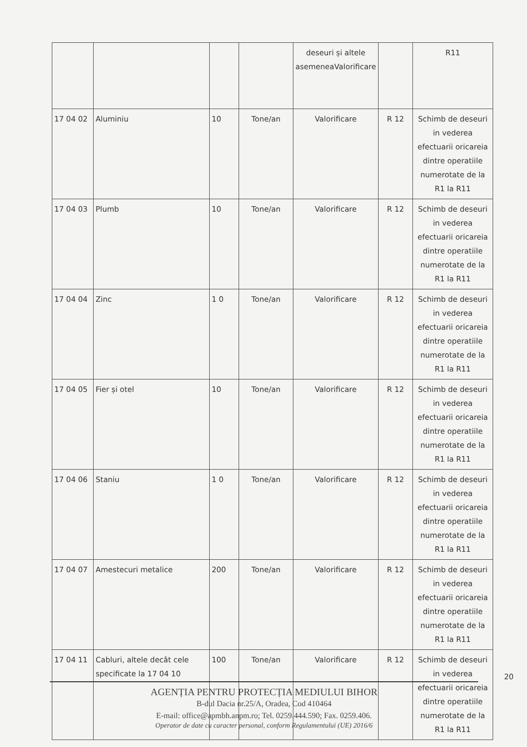| | | | | deseuri și altele asemeneaValorificare | | R11 |
| 17 04 02 | Aluminiu | 10 | Tone/an | Valorificare | R 12 | Schimb de deseuri in vederea efectuarii oricareia dintre operatiile numerotate de la R1 la R11 |
| 17 04 03 | Plumb | 10 | Tone/an | Valorificare | R 12 | Schimb de deseuri in vederea efectuarii oricareia dintre operatiile numerotate de la R1 la R11 |
| 17 04 04 | Zinc | 1 0 | Tone/an | Valorificare | R 12 | Schimb de deseuri in vederea efectuarii oricareia dintre operatiile numerotate de la R1 la R11 |
| 17 04 05 | Fier și otel | 10 | Tone/an | Valorificare | R 12 | Schimb de deseuri in vederea efectuarii oricareia dintre operatiile numerotate de la R1 la R11 |
| 17 04 06 | Staniu | 1 0 | Tone/an | Valorificare | R 12 | Schimb de deseuri in vederea efectuarii oricareia dintre operatiile numerotate de la R1 la R11 |
| 17 04 07 | Amestecuri metalice | 200 | Tone/an | Valorificare | R 12 | Schimb de deseuri in vederea efectuarii oricareia dintre operatiile numerotate de la R1 la R11 |
| 17 04 11 | Cabluri, altele decât cele specificate la 17 04 10 | 100 | Tone/an | Valorificare | R 12 | Schimb de deseuri in vederea efectuarii oricareia dintre operatiile numerotate de la R1 la R11 |
20
AGENȚIA PENTRU PROTECȚIA MEDIULUI BIHOR
B-dul Dacia nr.25/A, Oradea, Cod 410464
E-mail: office@apmbh.anpm.ro; Tel. 0259.444.590; Fax. 0259.406.
Operator de date cu caracter personal, conform Regulamentului (UE) 2016/6